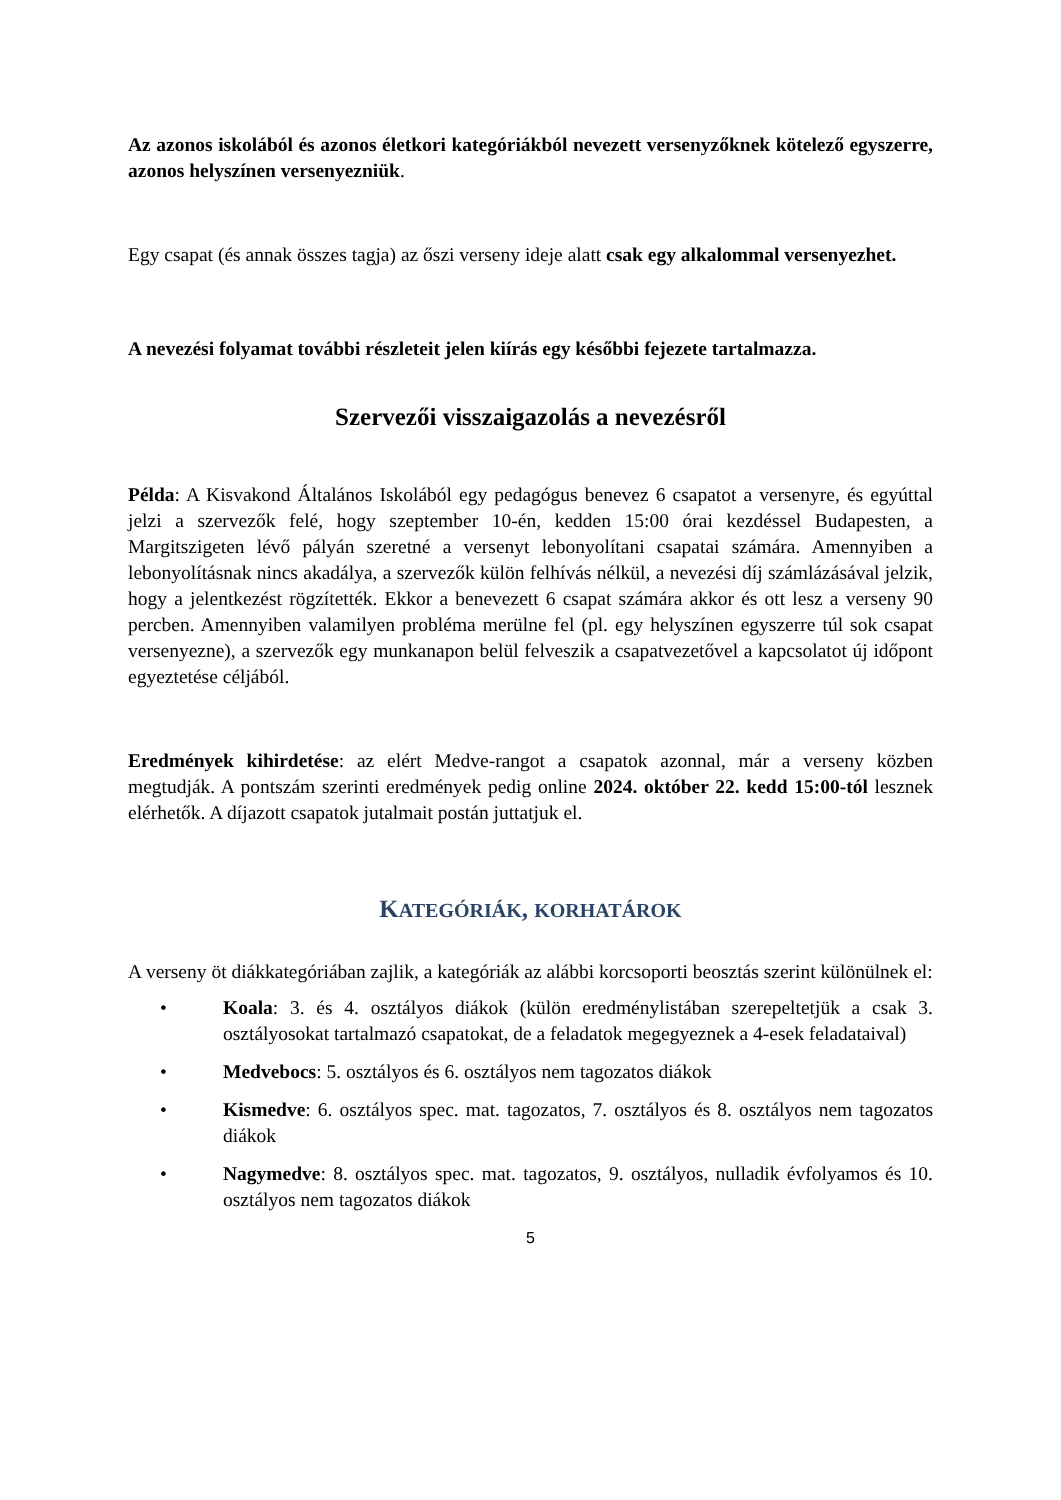Az azonos iskolából és azonos életkori kategóriákból nevezett versenyzőknek kötelező egyszerre, azonos helyszínen versenyezniük.
Egy csapat (és annak összes tagja) az őszi verseny ideje alatt csak egy alkalommal versenyezhet.
A nevezési folyamat további részleteit jelen kiírás egy későbbi fejezete tartalmazza.
Szervezői visszaigazolás a nevezésről
Példa: A Kisvakond Általános Iskolából egy pedagógus benevez 6 csapatot a versenyre, és egyúttal jelzi a szervezők felé, hogy szeptember 10-én, kedden 15:00 órai kezdéssel Budapesten, a Margitszigeten lévő pályán szeretné a versenyt lebonyolítani csapatai számára. Amennyiben a lebonyolításnak nincs akadálya, a szervezők külön felhívás nélkül, a nevezési díj számlázásával jelzik, hogy a jelentkezést rögzítették. Ekkor a benevezett 6 csapat számára akkor és ott lesz a verseny 90 percben. Amennyiben valamilyen probléma merülne fel (pl. egy helyszínen egyszerre túl sok csapat versenyezne), a szervezők egy munkanapon belül felveszik a csapatvezetővel a kapcsolatot új időpont egyeztetése céljából.
Eredmények kihirdetése: az elért Medve-rangot a csapatok azonnal, már a verseny közben megtudják. A pontszám szerinti eredmények pedig online 2024. október 22. kedd 15:00-tól lesznek elérhetők. A díjazott csapatok jutalmait postán juttatjuk el.
KATEGÓRIÁK, KORHATÁROK
A verseny öt diákkategóriában zajlik, a kategóriák az alábbi korcsoporti beosztás szerint különülnek el:
• Koala: 3. és 4. osztályos diákok (külön eredménylistában szerepeltetjük a csak 3. osztályosokat tartalmazó csapatokat, de a feladatok megegyeznek a 4-esek feladataival)
• Medvebocs: 5. osztályos és 6. osztályos nem tagozatos diákok
• Kismedve: 6. osztályos spec. mat. tagozatos, 7. osztályos és 8. osztályos nem tagozatos diákok
• Nagymedve: 8. osztályos spec. mat. tagozatos, 9. osztályos, nulladik évfolyamos és 10. osztályos nem tagozatos diákok
5